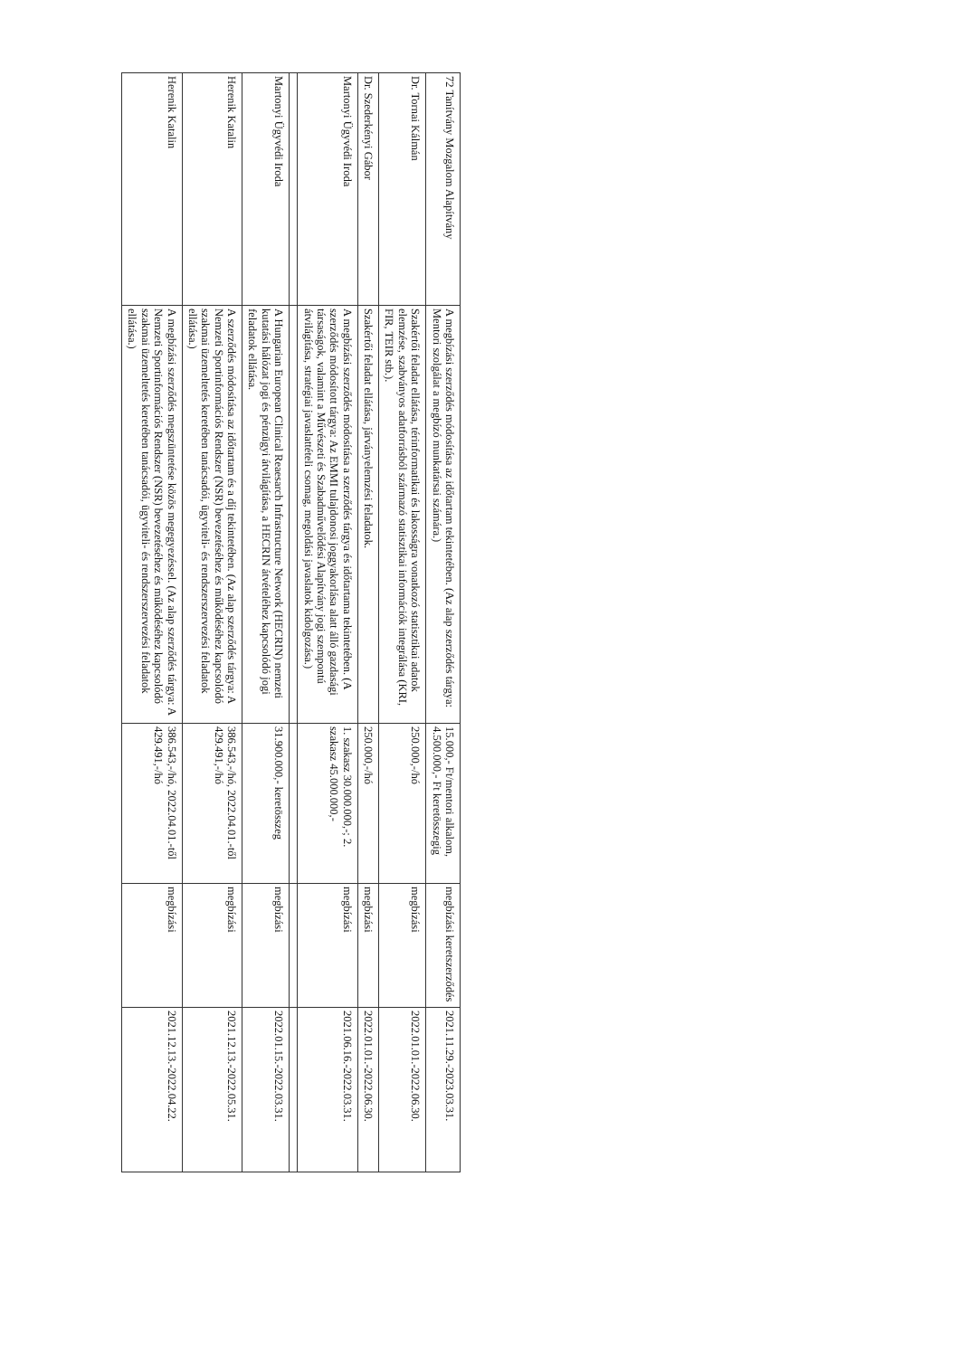| 72 Tanítvány Mozgalom Alapítvány | A megbízási szerződés módosítása az időtartam tekintetében. (Az alap szerződés tárgya: Mentori szolgálat a megbízó munkatársai számára.) | 15.000,- Ft/mentori alkalom, 4.500.000,- Ft keretösszegig | megbízási keretszerződés | 2021.11.29.-2023.03.31. |
| Dr. Tornai Kálmán | Szakértői feladat ellátása, térinformatikai és lakosságra vonatkozó statisztikai adatok elemzése, szabványos adatforrásból származó statisztikai információk integrálása (KRI, FIR, TEIR stb.). | 250.000,-/hó | megbízási | 2022.01.01.-2022.06.30. |
| Dr. Szederkényi Gábor | Szakértői feladat ellátása, járványelemzési feladatok. | 250.000,-/hó | megbízási | 2022.01.01.-2022.06.30. |
| Martonyi Ügyvédi Iroda | A megbízási szerződés módosítása a szerződés tárgya és időtartama tekintetében. (A szerződés módosított tárgya: Az EMMI tulajdonosi joggyakorlása alatt álló gazdasági társaságok, valamint a Művészeti és Szabadművelődési Alapítvány jogi szempontú átvilágítása, stratégiai javaslattételi csomag, megoldási javaslatok kidolgozása.) | 1. szakasz 30.000.000,-; 2. szakasz 45.000.000,- | megbízási | 2021.06.16.-2022.03.31. |
| Martonyi Ügyvédi Iroda | A Hungarian European Clinical Reaesarch Infrastructure Network (HECRIN) nemzeti kutatási hálózat jogi és pénzügyi átvilágítása, a HECRIN átvételéhez kapcsolódó jogi feladatok ellátása. | 31.900.000,- keretösszeg | megbízási | 2022.01.15.-2022.03.31. |
| Herenik Katalin | A szerződés módosítása az időtartam és a díj tekintetében. (Az alap szerződés tárgya: A Nemzeti Sportinformációs Rendszer (NSR) bevezetéséhez és működéséhez kapcsolódó szakmai üzemeltetés keretében tanácsadói, ügyviteli- és rendszerszervezési feladatok ellátása.) | 386.543,-/hó, 2022.04.01.-től 429.491,-/hó | megbízási | 2021.12.13.-2022.05.31. |
| Herenik Katalin | A megbízási szerződés megszüntetése közös megegyezéssel. (Az alap szerződés tárgya: A Nemzeti Sportinformációs Rendszer (NSR) bevezetéséhez és működéséhez kapcsolódó szakmai üzemeltetés keretében tanácsadói, ügyviteli- és rendszerszervezési feladatok ellátása.) | 386.543,-/hó, 2022.04.01.-től 429.491,-/hó | megbízási | 2021.12.13.-2022.04.22. |